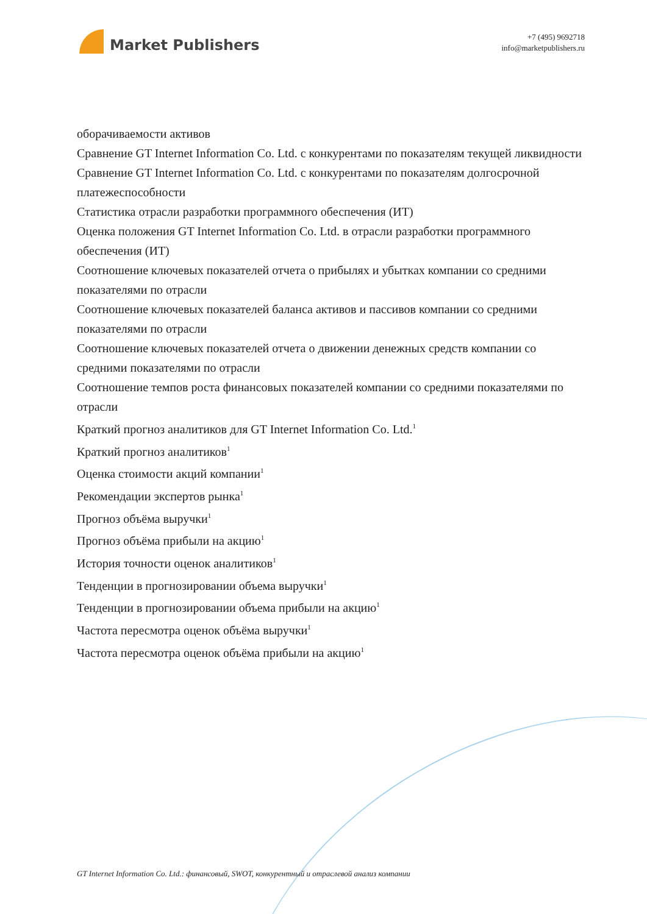Market Publishers
+7 (495) 9692718
info@marketpublishers.ru
оборачиваемости активов
Сравнение GT Internet Information Co. Ltd. с конкурентами по показателям текущей ликвидности
Сравнение GT Internet Information Co. Ltd. с конкурентами по показателям долгосрочной платежеспособности
Статистика отрасли разработки программного обеспечения (ИТ)
Оценка положения GT Internet Information Co. Ltd. в отрасли разработки программного обеспечения (ИТ)
Соотношение ключевых показателей отчета о прибылях и убытках компании со средними показателями по отрасли
Соотношение ключевых показателей баланса активов и пассивов компании со средними показателями по отрасли
Соотношение ключевых показателей отчета о движении денежных средств компании со средними показателями по отрасли
Соотношение темпов роста финансовых показателей компании со средними показателями по отрасли
Краткий прогноз аналитиков для GT Internet Information Co. Ltd.<sup>1</sup>
Краткий прогноз аналитиков<sup>1</sup>
Оценка стоимости акций компании<sup>1</sup>
Рекомендации экспертов рынка<sup>1</sup>
Прогноз объёма выручки<sup>1</sup>
Прогноз объёма прибыли на акцию<sup>1</sup>
История точности оценок аналитиков<sup>1</sup>
Тенденции в прогнозировании объема выручки<sup>1</sup>
Тенденции в прогнозировании объема прибыли на акцию<sup>1</sup>
Частота пересмотра оценок объёма выручки<sup>1</sup>
Частота пересмотра оценок объёма прибыли на акцию<sup>1</sup>
GT Internet Information Co. Ltd.: финансовый, SWOT, конкурентный и отраслевой анализ компании